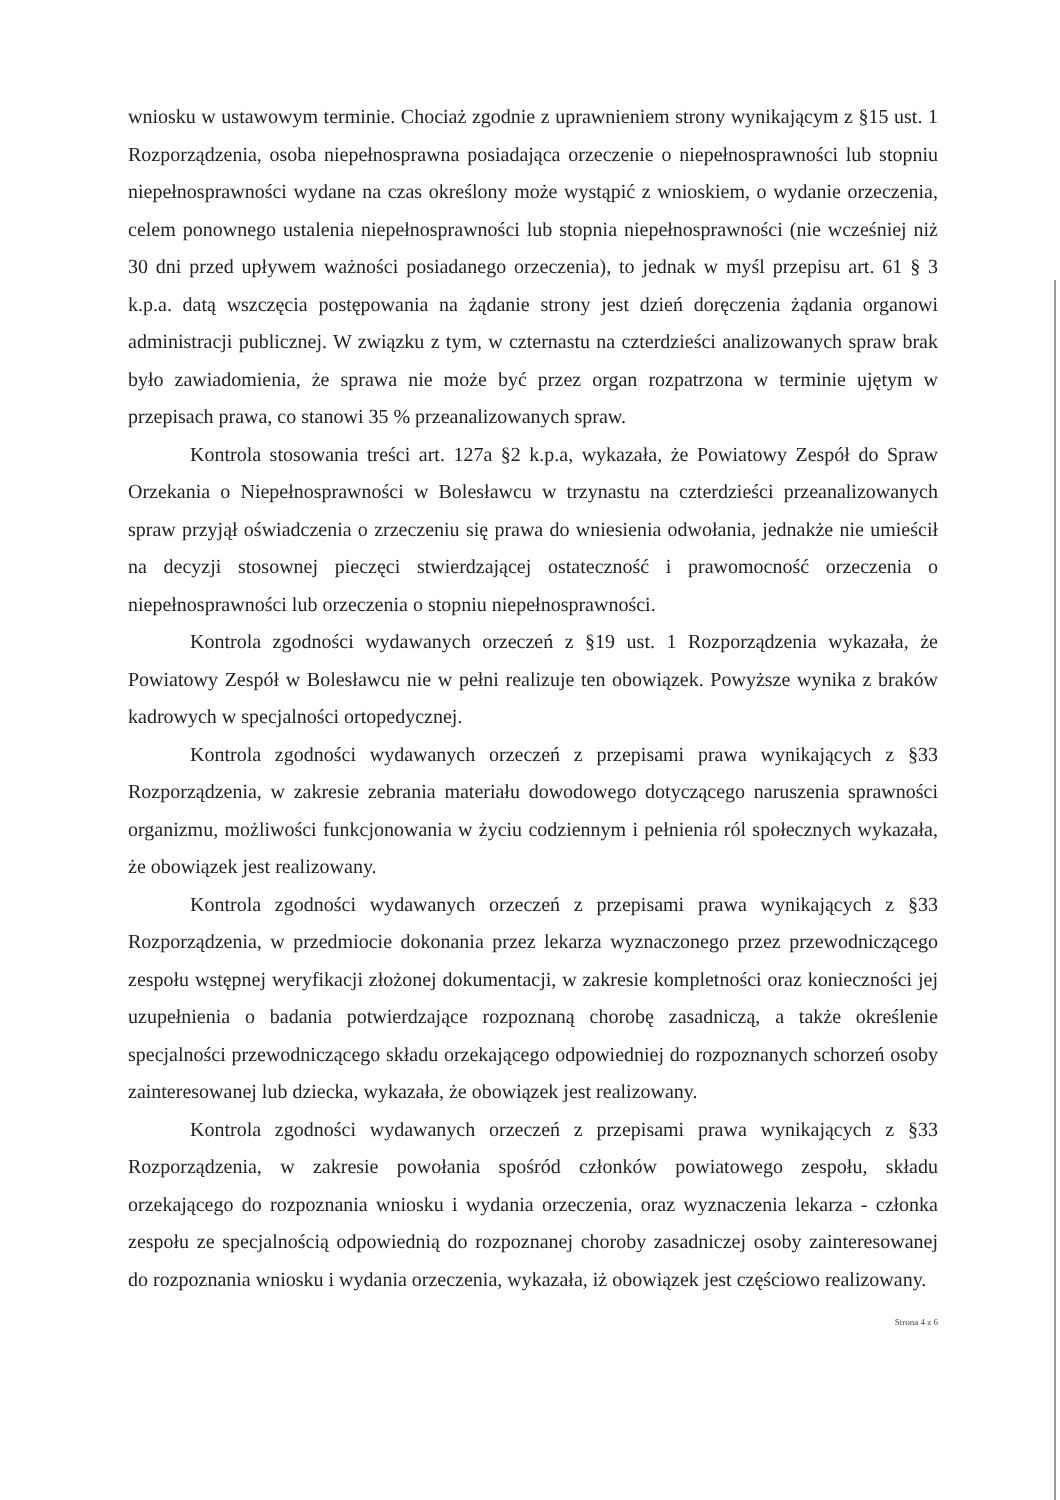wniosku w ustawowym terminie. Chociaż zgodnie z uprawnieniem strony wynikającym z §15 ust. 1 Rozporządzenia, osoba niepełnosprawna posiadająca orzeczenie o niepełnosprawności lub stopniu niepełnosprawności wydane na czas określony może wystąpić z wnioskiem, o wydanie orzeczenia, celem ponownego ustalenia niepełnosprawności lub stopnia niepełnosprawności (nie wcześniej niż 30 dni przed upływem ważności posiadanego orzeczenia), to jednak w myśl przepisu art. 61 § 3 k.p.a. datą wszczęcia postępowania na żądanie strony jest dzień doręczenia żądania organowi administracji publicznej. W związku z tym, w czternastu na czterdzieści analizowanych spraw brak było zawiadomienia, że sprawa nie może być przez organ rozpatrzona w terminie ujętym w przepisach prawa, co stanowi 35 % przeanalizowanych spraw.
Kontrola stosowania treści art. 127a §2 k.p.a, wykazała, że Powiatowy Zespół do Spraw Orzekania o Niepełnosprawności w Bolesławcu w trzynastu na czterdzieści przeanalizowanych spraw przyjął oświadczenia o zrzeczeniu się prawa do wniesienia odwołania, jednakże nie umieścił na decyzji stosownej pieczęci stwierdzającej ostateczność i prawomocność orzeczenia o niepełnosprawności lub orzeczenia o stopniu niepełnosprawności.
Kontrola zgodności wydawanych orzeczeń z §19 ust. 1 Rozporządzenia wykazała, że Powiatowy Zespół w Bolesławcu nie w pełni realizuje ten obowiązek. Powyższe wynika z braków kadrowych w specjalności ortopedycznej.
Kontrola zgodności wydawanych orzeczeń z przepisami prawa wynikających z §33 Rozporządzenia, w zakresie zebrania materiału dowodowego dotyczącego naruszenia sprawności organizmu, możliwości funkcjonowania w życiu codziennym i pełnienia ról społecznych wykazała, że obowiązek jest realizowany.
Kontrola zgodności wydawanych orzeczeń z przepisami prawa wynikających z §33 Rozporządzenia, w przedmiocie dokonania przez lekarza wyznaczonego przez przewodniczącego zespołu wstępnej weryfikacji złożonej dokumentacji, w zakresie kompletności oraz konieczności jej uzupełnienia o badania potwierdzające rozpoznaną chorobę zasadniczą, a także określenie specjalności przewodniczącego składu orzekającego odpowiedniej do rozpoznanych schorzeń osoby zainteresowanej lub dziecka, wykazała, że obowiązek jest realizowany.
Kontrola zgodności wydawanych orzeczeń z przepisami prawa wynikających z §33 Rozporządzenia, w zakresie powołania spośród członków powiatowego zespołu, składu orzekającego do rozpoznania wniosku i wydania orzeczenia, oraz wyznaczenia lekarza - członka zespołu ze specjalnością odpowiednią do rozpoznanej choroby zasadniczej osoby zainteresowanej do rozpoznania wniosku i wydania orzeczenia, wykazała, iż obowiązek jest częściowo realizowany.
Strona 4 z 6